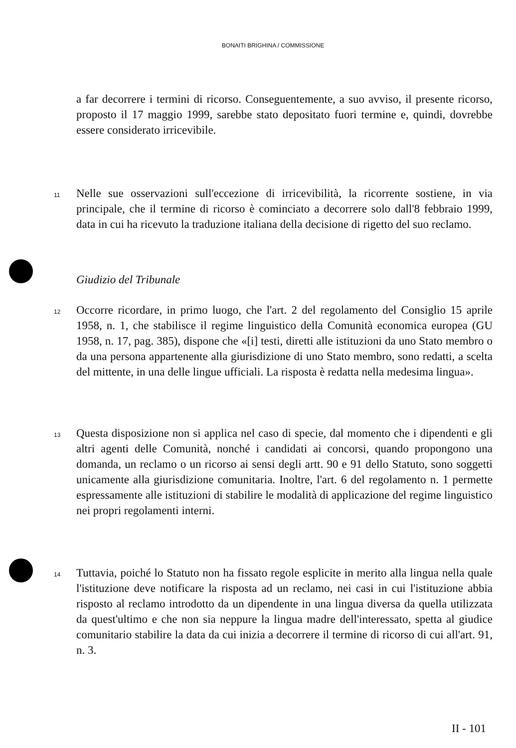BONAITI BRIGHINA / COMMISSIONE
a far decorrere i termini di ricorso. Conseguentemente, a suo avviso, il presente ricorso, proposto il 17 maggio 1999, sarebbe stato depositato fuori termine e, quindi, dovrebbe essere considerato irricevibile.
11
Nelle sue osservazioni sull'eccezione di irricevibilità, la ricorrente sostiene, in via principale, che il termine di ricorso è cominciato a decorrere solo dall'8 febbraio 1999, data in cui ha ricevuto la traduzione italiana della decisione di rigetto del suo reclamo.
Giudizio del Tribunale
12
Occorre ricordare, in primo luogo, che l'art. 2 del regolamento del Consiglio 15 aprile 1958, n. 1, che stabilisce il regime linguistico della Comunità economica europea (GU 1958, n. 17, pag. 385), dispone che «[i] testi, diretti alle istituzioni da uno Stato membro o da una persona appartenente alla giurisdizione di uno Stato membro, sono redatti, a scelta del mittente, in una delle lingue ufficiali. La risposta è redatta nella medesima lingua».
13
Questa disposizione non si applica nel caso di specie, dal momento che i dipendenti e gli altri agenti delle Comunità, nonché i candidati ai concorsi, quando propongono una domanda, un reclamo o un ricorso ai sensi degli artt. 90 e 91 dello Statuto, sono soggetti unicamente alla giurisdizione comunitaria. Inoltre, l'art. 6 del regolamento n. 1 permette espressamente alle istituzioni di stabilire le modalità di applicazione del regime linguistico nei propri regolamenti interni.
14
Tuttavia, poiché lo Statuto non ha fissato regole esplicite in merito alla lingua nella quale l'istituzione deve notificare la risposta ad un reclamo, nei casi in cui l'istituzione abbia risposto al reclamo introdotto da un dipendente in una lingua diversa da quella utilizzata da quest'ultimo e che non sia neppure la lingua madre dell'interessato, spetta al giudice comunitario stabilire la data da cui inizia a decorrere il termine di ricorso di cui all'art. 91, n. 3.
II - 101